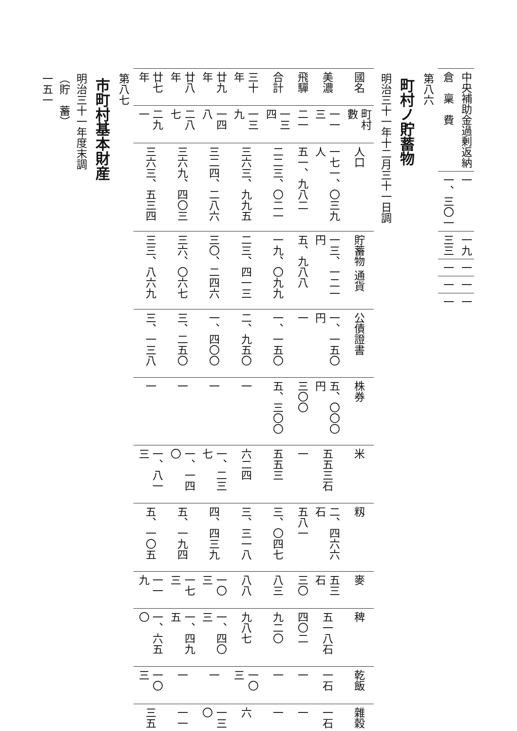| 中央補助金過剰返納 | 一 | 一九 | 一 | 一 | 一 |
| 倉 稟 費 | 一、三〇一 | 三三 | 一 | 一 | 一 |
第八六
町村ノ貯蓄物
明治三十一年十二月三十一日調
| 國名 | 町村數 | 人口 | 貯蓄物 通貨 | 公債證書 | 株券 | 米 | 籾 | 麥 | 稗 | 乾飯 | 雜穀 |
| --- | --- | --- | --- | --- | --- | --- | --- | --- | --- | --- | --- |
| 美濃 | 一一三 | 一七一、〇三九人 | 一三、一二一円 | 一、一五〇円 | 五、〇〇〇円 | 五五三石 | 二、四六六石 | 五三石 | 五一八石 | 一石 | 一石 |
| 飛驒 | 二一 | 五一、九八二 | 五、九八八 | 一 | 三〇〇 | 一 | 五八一 | 三〇 | 四〇二 | 一 | 一 |
| 合計 | 一三四 | 二二三、〇二一 | 一九、〇九九 | 一、一五〇 | 五、三〇〇 | 五五三 | 三、〇四七 | 八三 | 九二〇 | 一 | 一 |
| 三十年 | 一三九 | 三六三、九九五 | 二三、四一三 | 二、九五〇 | 一 | 六二四 | 三、三一八 | 八八 | 九八七 | 一〇三 | 六 |
| 廿九年 | 一四八 | 三二四、二八六 | 三〇、二四六 | 一、四〇〇 | 一 | 一、二三七 | 四、四三九 | 一〇三 | 一、四〇三 | 一 | 一三〇 |
| 廿八年 | 二八七 | 三六九、四〇三 | 三六、〇六七 | 三、二五〇 | 一 | 一、一四〇 | 五、一九四 | 一七三 | 一、四九五 | 一 | 一一 |
| 廿七年 | 二九一 | 三六三、五三四 | 三三、八六九 | 三、一三八 | 一 | 一、八一三 | 五、一〇五 | 一一九 | 一、六五〇 | 一〇三 | 三五 |
第八七
市町村基本財産
明治三十一年度末調
（貯　蓄）
一五一